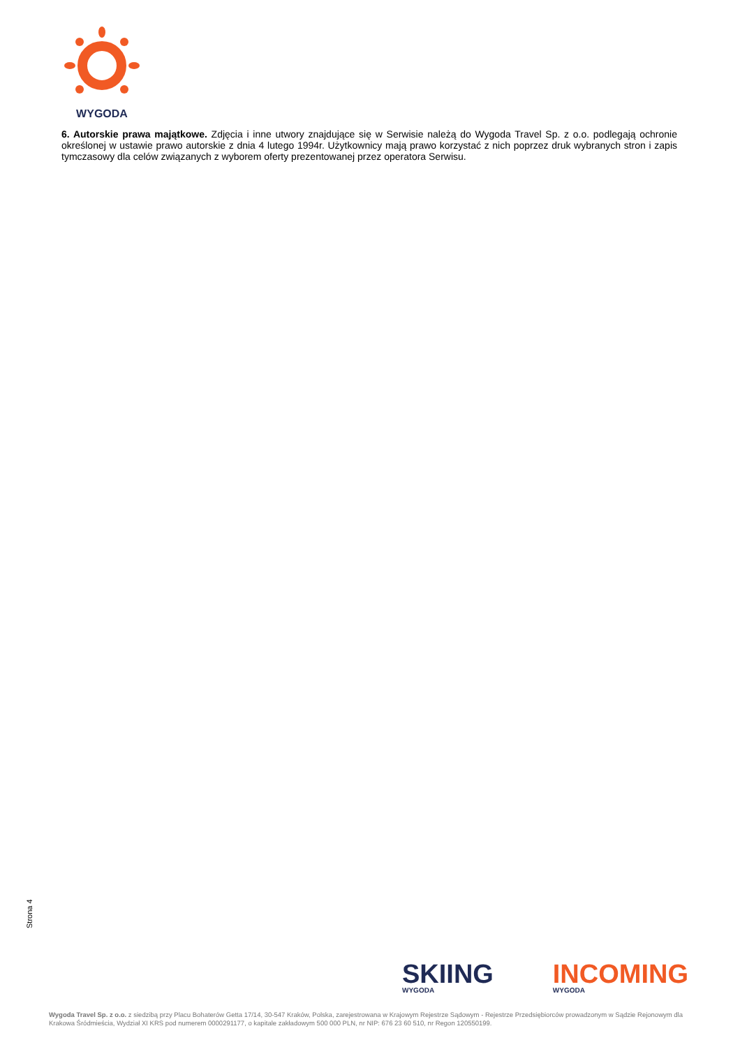WYGODA
6. Autorskie prawa majątkowe. Zdjęcia i inne utwory znajdujące się w Serwisie należą do Wygoda Travel Sp. z o.o. podlegają ochronie określonej w ustawie prawo autorskie z dnia 4 lutego 1994r. Użytkownicy mają prawo korzystać z nich poprzez druk wybranych stron i zapis tymczasowy dla celów związanych z wyborem oferty prezentowanej przez operatora Serwisu.
Strona 4
SKIING
WYGODA
INCOMING
WYGODA
Wygoda Travel Sp. z o.o. z siedzibą przy Placu Bohaterów Getta 17/14, 30-547 Kraków, Polska, zarejestrowana w Krajowym Rejestrze Sądowym - Rejestrze Przedsiębiorców prowadzonym w Sądzie Rejonowym dla Krakowa Śródmieścia, Wydział XI KRS pod numerem 0000291177, o kapitale zakładowym 500 000 PLN, nr NIP: 676 23 60 510, nr Regon 120550199.